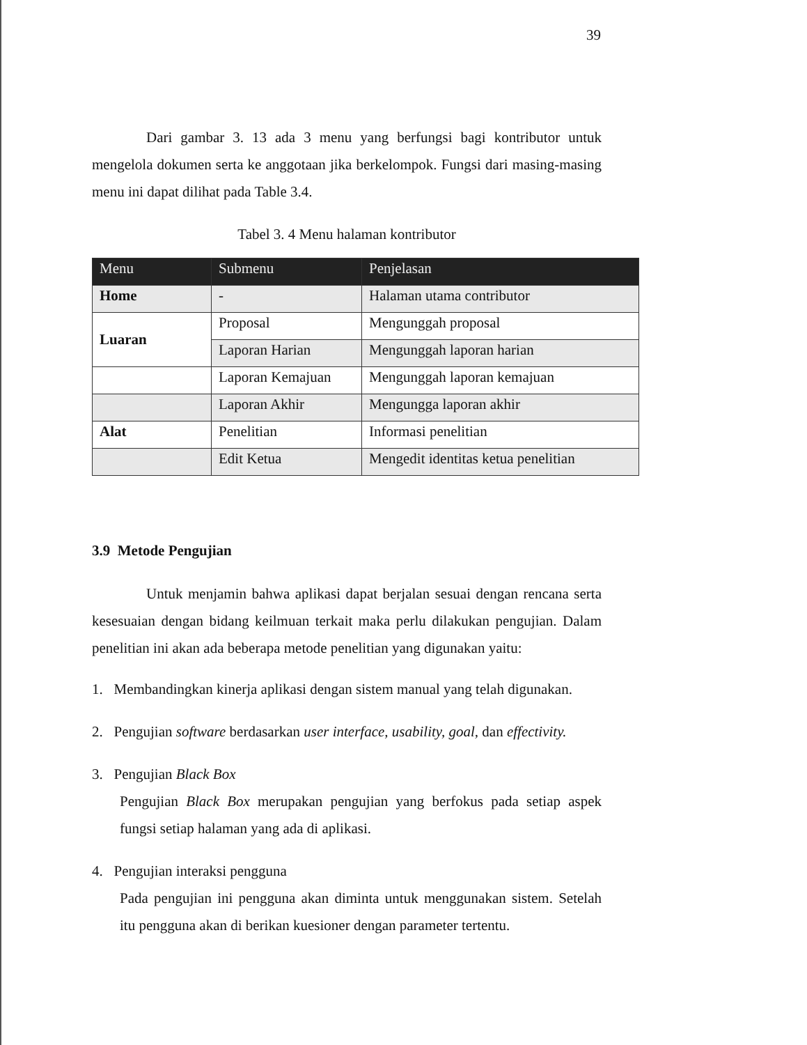39
Dari gambar 3. 13 ada 3 menu yang berfungsi bagi kontributor untuk mengelola dokumen serta ke anggotaan jika berkelompok. Fungsi dari masing-masing menu ini dapat dilihat pada Table 3.4.
Tabel 3. 4 Menu halaman kontributor
| Menu | Submenu | Penjelasan |
| --- | --- | --- |
| Home | - | Halaman utama contributor |
| Luaran | Proposal | Mengunggah proposal |
| | Laporan Harian | Mengunggah laporan harian |
| | Laporan Kemajuan | Mengunggah laporan kemajuan |
| | Laporan Akhir | Mengungga laporan akhir |
| Alat | Penelitian | Informasi penelitian |
| | Edit Ketua | Mengedit identitas ketua penelitian |
3.9 Metode Pengujian
Untuk menjamin bahwa aplikasi dapat berjalan sesuai dengan rencana serta kesesuaian dengan bidang keilmuan terkait maka perlu dilakukan pengujian. Dalam penelitian ini akan ada beberapa metode penelitian yang digunakan yaitu:
1. Membandingkan kinerja aplikasi dengan sistem manual yang telah digunakan.
2. Pengujian software berdasarkan user interface, usability, goal, dan effectivity.
3. Pengujian Black Box
Pengujian Black Box merupakan pengujian yang berfokus pada setiap aspek fungsi setiap halaman yang ada di aplikasi.
4. Pengujian interaksi pengguna
Pada pengujian ini pengguna akan diminta untuk menggunakan sistem. Setelah itu pengguna akan di berikan kuesioner dengan parameter tertentu.